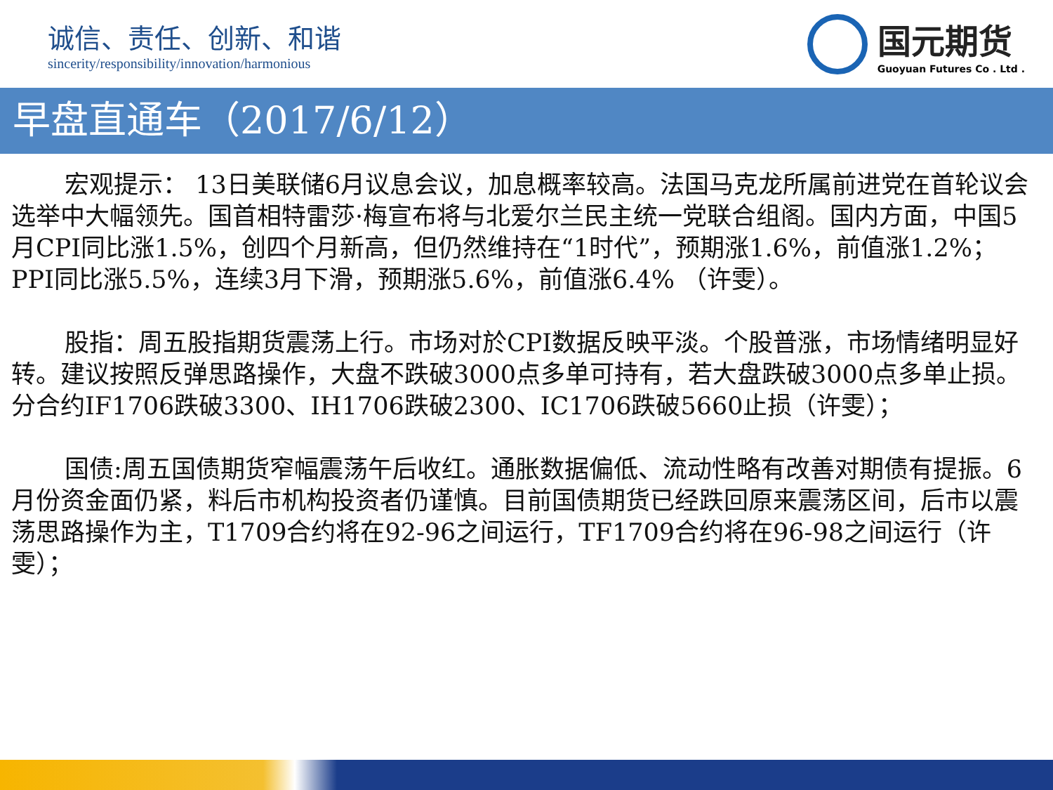诚信、责任、创新、和谐
sincerity/responsibility/innovation/harmonious
国元期货
Guoyuan Futures Co . Ltd .
早盘直通车（2017/6/12）
宏观提示： 13日美联储6月议息会议，加息概率较高。法国马克龙所属前进党在首轮议会选举中大幅领先。国首相特雷莎·梅宣布将与北爱尔兰民主统一党联合组阁。国内方面，中国5月CPI同比涨1.5%，创四个月新高，但仍然维持在“1时代”，预期涨1.6%，前值涨1.2%；PPI同比涨5.5%，连续3月下滑，预期涨5.6%，前值涨6.4% （许雯）。
股指：周五股指期货震荡上行。市场对於CPI数据反映平淡。个股普涨，市场情绪明显好转。建议按照反弹思路操作，大盘不跌破3000点多单可持有，若大盘跌破3000点多单止损。分合约IF1706跌破3300、IH1706跌破2300、IC1706跌破5660止损（许雯）；
国债:周五国债期货窄幅震荡午后收红。通胀数据偏低、流动性略有改善对期债有提振。6月份资金面仍紧，料后市机构投资者仍谨慎。目前国债期货已经跌回原来震荡区间，后市以震荡思路操作为主，T1709合约将在92-96之间运行，TF1709合约将在96-98之间运行（许雯）；